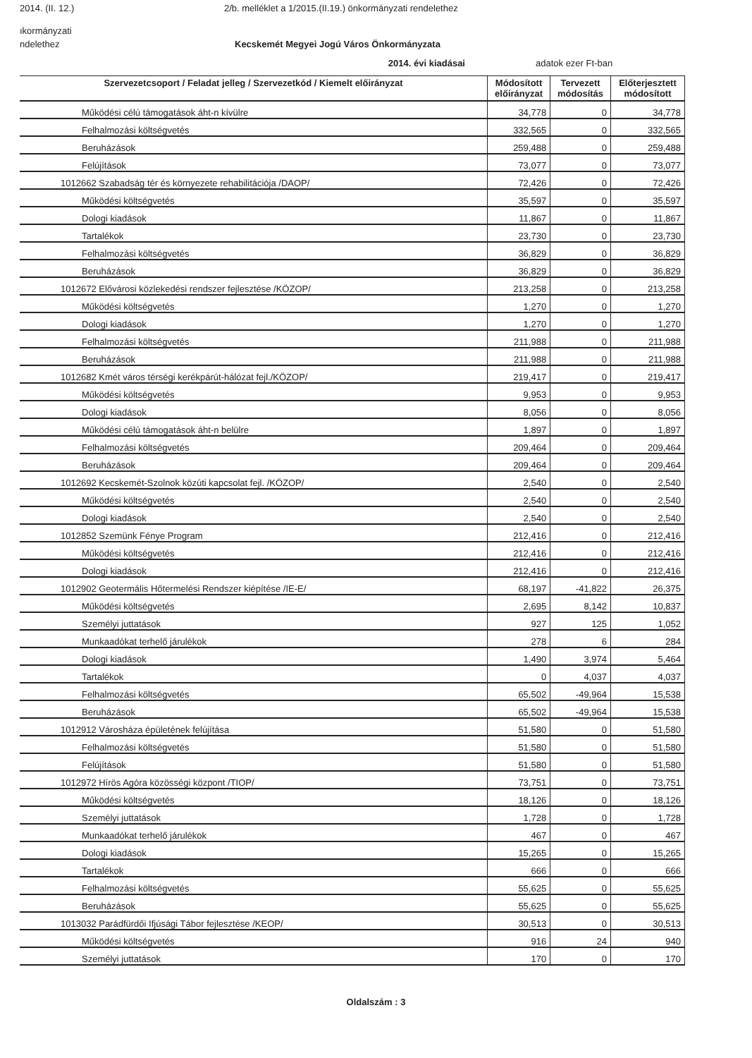2014. (II. 12.) 2/b. melléklet a 1/2015.(II.19.) önkormányzati rendelethez
ıkormányzati
ndelethez Kecskemét Megyei Jogú Város Önkormányzata
2014. évi kiadásai adatok ezer Ft-ban
| Szervezetcsoport / Feladat jelleg / Szervezetkód / Kiemelt előirányzat | Módosított előirányzat | Tervezett módosítás | Előterjesztett módosított |
| --- | --- | --- | --- |
| Működési célú támogatások áht-n kívülre | 34,778 | 0 | 34,778 |
| Felhalmozási költségvetés | 332,565 | 0 | 332,565 |
| Beruházások | 259,488 | 0 | 259,488 |
| Felújítások | 73,077 | 0 | 73,077 |
| 1012662 Szabadság tér és környezete rehabilitációja /DAOP/ | 72,426 | 0 | 72,426 |
| Működési költségvetés | 35,597 | 0 | 35,597 |
| Dologi kiadások | 11,867 | 0 | 11,867 |
| Tartalékok | 23,730 | 0 | 23,730 |
| Felhalmozási költségvetés | 36,829 | 0 | 36,829 |
| Beruházások | 36,829 | 0 | 36,829 |
| 1012672 Elővárosi közlekedési rendszer fejlesztése /KÖZOP/ | 213,258 | 0 | 213,258 |
| Működési költségvetés | 1,270 | 0 | 1,270 |
| Dologi kiadások | 1,270 | 0 | 1,270 |
| Felhalmozási költségvetés | 211,988 | 0 | 211,988 |
| Beruházások | 211,988 | 0 | 211,988 |
| 1012682 Kmét város térségi kerékpárút-hálózat fejl./KÖZOP/ | 219,417 | 0 | 219,417 |
| Működési költségvetés | 9,953 | 0 | 9,953 |
| Dologi kiadások | 8,056 | 0 | 8,056 |
| Működési célú támogatások áht-n belülre | 1,897 | 0 | 1,897 |
| Felhalmozási költségvetés | 209,464 | 0 | 209,464 |
| Beruházások | 209,464 | 0 | 209,464 |
| 1012692 Kecskemét-Szolnok közúti kapcsolat fejl. /KÖZOP/ | 2,540 | 0 | 2,540 |
| Működési költségvetés | 2,540 | 0 | 2,540 |
| Dologi kiadások | 2,540 | 0 | 2,540 |
| 1012852 Szemünk Fénye Program | 212,416 | 0 | 212,416 |
| Működési költségvetés | 212,416 | 0 | 212,416 |
| Dologi kiadások | 212,416 | 0 | 212,416 |
| 1012902 Geotermális Hőtermelési Rendszer kiépítése /IE-E/ | 68,197 | -41,822 | 26,375 |
| Működési költségvetés | 2,695 | 8,142 | 10,837 |
| Személyi juttatások | 927 | 125 | 1,052 |
| Munkaadókat terhelő járulékok | 278 | 6 | 284 |
| Dologi kiadások | 1,490 | 3,974 | 5,464 |
| Tartalékok | 0 | 4,037 | 4,037 |
| Felhalmozási költségvetés | 65,502 | -49,964 | 15,538 |
| Beruházások | 65,502 | -49,964 | 15,538 |
| 1012912 Városháza épületének felújítása | 51,580 | 0 | 51,580 |
| Felhalmozási költségvetés | 51,580 | 0 | 51,580 |
| Felújítások | 51,580 | 0 | 51,580 |
| 1012972 Hírös Agóra közösségi központ /TIOP/ | 73,751 | 0 | 73,751 |
| Működési költségvetés | 18,126 | 0 | 18,126 |
| Személyi juttatások | 1,728 | 0 | 1,728 |
| Munkaadókat terhelő járulékok | 467 | 0 | 467 |
| Dologi kiadások | 15,265 | 0 | 15,265 |
| Tartalékok | 666 | 0 | 666 |
| Felhalmozási költségvetés | 55,625 | 0 | 55,625 |
| Beruházások | 55,625 | 0 | 55,625 |
| 1013032 Parádfürdői Ifjúsági Tábor fejlesztése /KEOP/ | 30,513 | 0 | 30,513 |
| Működési költségvetés | 916 | 24 | 940 |
| Személyi juttatások | 170 | 0 | 170 |
Oldalszám : 3